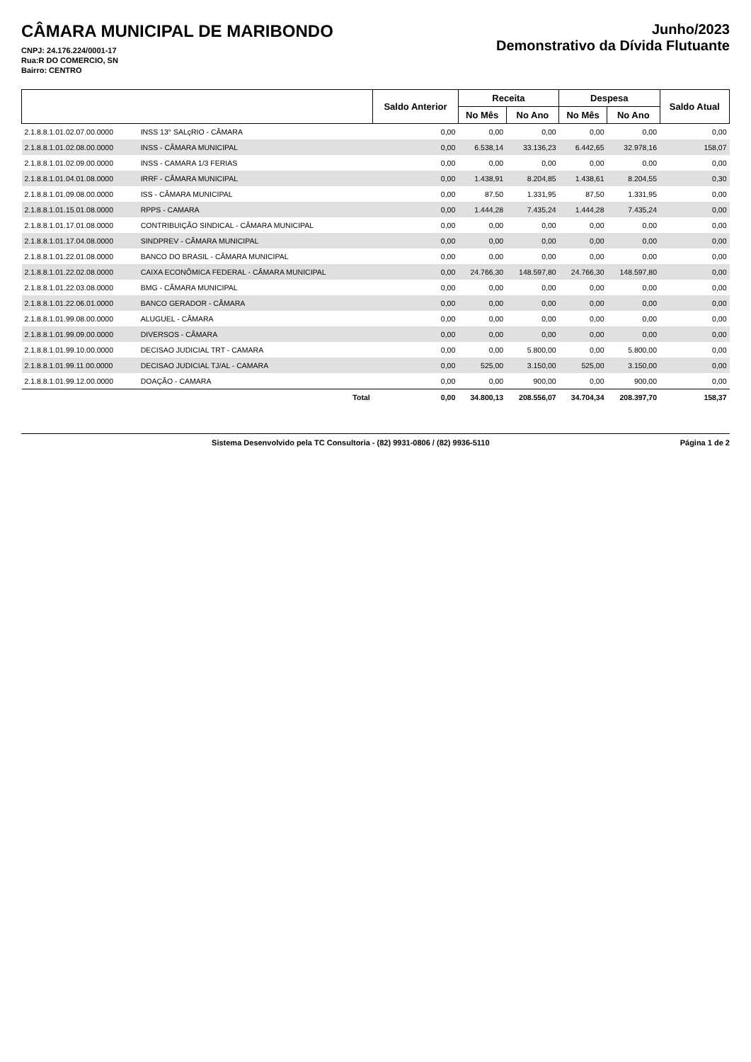CÂMARA MUNICIPAL DE MARIBONDO
CNPJ: 24.176.224/0001-17
Rua:R DO COMERCIO, SN
Bairro: CENTRO
Junho/2023
Demonstrativo da Dívida Flutuante
| | | Saldo Anterior | Receita | | Despesa | | Saldo Atual |
| --- | --- | --- | --- | --- | --- | --- | --- |
| | | | No Mês | No Ano | No Mês | No Ano | |
| 2.1.8.8.1.01.02.07.00.0000 | INSS 13° SALçRIO - CÂMARA | 0,00 | 0,00 | 0,00 | 0,00 | 0,00 | 0,00 |
| 2.1.8.8.1.01.02.08.00.0000 | INSS - CÂMARA MUNICIPAL | 0,00 | 6.538,14 | 33.136,23 | 6.442,65 | 32.978,16 | 158,07 |
| 2.1.8.8.1.01.02.09.00.0000 | INSS - CAMARA 1/3 FERIAS | 0,00 | 0,00 | 0,00 | 0,00 | 0,00 | 0,00 |
| 2.1.8.8.1.01.04.01.08.0000 | IRRF - CÂMARA MUNICIPAL | 0,00 | 1.438,91 | 8.204,85 | 1.438,61 | 8.204,55 | 0,30 |
| 2.1.8.8.1.01.09.08.00.0000 | ISS - CÂMARA MUNICIPAL | 0,00 | 87,50 | 1.331,95 | 87,50 | 1.331,95 | 0,00 |
| 2.1.8.8.1.01.15.01.08.0000 | RPPS - CAMARA | 0,00 | 1.444,28 | 7.435,24 | 1.444,28 | 7.435,24 | 0,00 |
| 2.1.8.8.1.01.17.01.08.0000 | CONTRIBUIÇÃO SINDICAL - CÂMARA MUNICIPAL | 0,00 | 0,00 | 0,00 | 0,00 | 0,00 | 0,00 |
| 2.1.8.8.1.01.17.04.08.0000 | SINDPREV - CÂMARA MUNICIPAL | 0,00 | 0,00 | 0,00 | 0,00 | 0,00 | 0,00 |
| 2.1.8.8.1.01.22.01.08.0000 | BANCO DO BRASIL - CÂMARA MUNICIPAL | 0,00 | 0,00 | 0,00 | 0,00 | 0,00 | 0,00 |
| 2.1.8.8.1.01.22.02.08.0000 | CAIXA ECONÔMICA FEDERAL - CÂMARA MUNICIPAL | 0,00 | 24.766,30 | 148.597,80 | 24.766,30 | 148.597,80 | 0,00 |
| 2.1.8.8.1.01.22.03.08.0000 | BMG - CÂMARA MUNICIPAL | 0,00 | 0,00 | 0,00 | 0,00 | 0,00 | 0,00 |
| 2.1.8.8.1.01.22.06.01.0000 | BANCO GERADOR - CÂMARA | 0,00 | 0,00 | 0,00 | 0,00 | 0,00 | 0,00 |
| 2.1.8.8.1.01.99.08.00.0000 | ALUGUEL - CÂMARA | 0,00 | 0,00 | 0,00 | 0,00 | 0,00 | 0,00 |
| 2.1.8.8.1.01.99.09.00.0000 | DIVERSOS - CÂMARA | 0,00 | 0,00 | 0,00 | 0,00 | 0,00 | 0,00 |
| 2.1.8.8.1.01.99.10.00.0000 | DECISAO JUDICIAL TRT - CAMARA | 0,00 | 0,00 | 5.800,00 | 0,00 | 5.800,00 | 0,00 |
| 2.1.8.8.1.01.99.11.00.0000 | DECISAO JUDICIAL TJ/AL - CAMARA | 0,00 | 525,00 | 3.150,00 | 525,00 | 3.150,00 | 0,00 |
| 2.1.8.8.1.01.99.12.00.0000 | DOAÇÃO - CAMARA | 0,00 | 0,00 | 900,00 | 0,00 | 900,00 | 0,00 |
| | Total | 0,00 | 34.800,13 | 208.556,07 | 34.704,34 | 208.397,70 | 158,37 |
Sistema Desenvolvido pela TC Consultoria - (82) 9931-0806 / (82) 9936-5110 Página 1 de 2